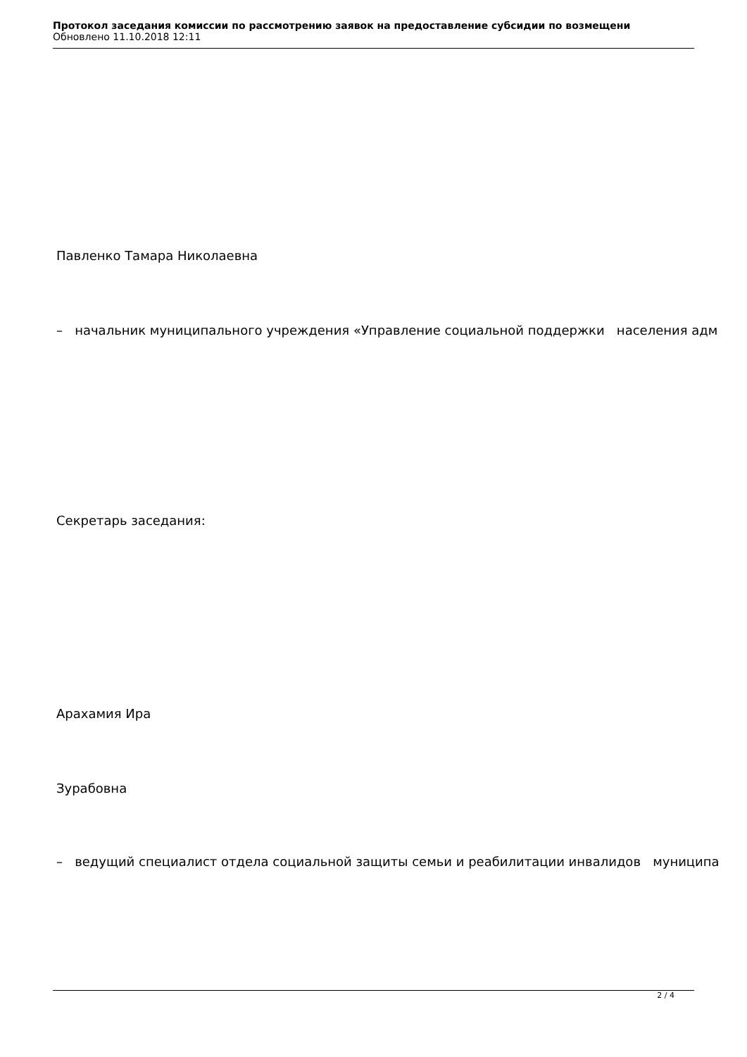Протокол заседания комиссии по рассмотрению заявок на предоставление субсидии по возмещени
Обновлено 11.10.2018 12:11
Павленко Тамара Николаевна
– начальник муниципального учреждения «Управление социальной поддержки населения адм
Секретарь заседания:
Арахамия Ира
Зурабовна
– ведущий специалист отдела социальной защиты семьи и реабилитации инвалидов муниципа
2 / 4